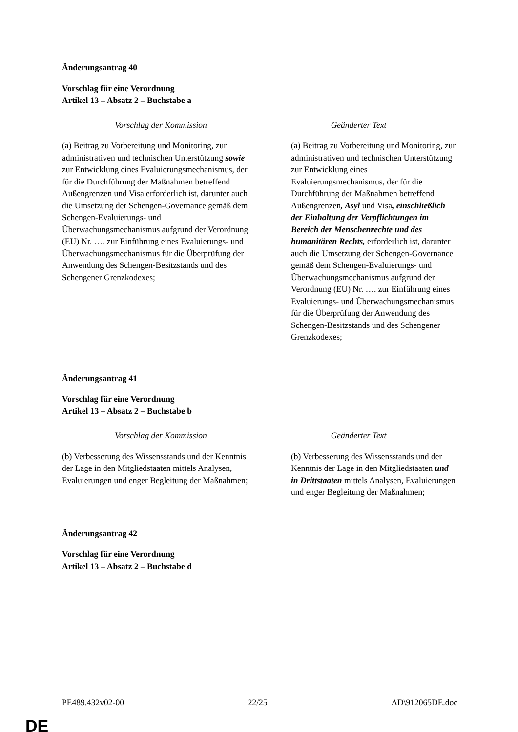Änderungsantrag 40
Vorschlag für eine Verordnung
Artikel 13 – Absatz 2 – Buchstabe a
| Vorschlag der Kommission | Geänderter Text |
| --- | --- |
| (a) Beitrag zu Vorbereitung und Monitoring, zur administrativen und technischen Unterstützung sowie zur Entwicklung eines Evaluierungsmechanismus, der für die Durchführung der Maßnahmen betreffend Außengrenzen und Visa erforderlich ist, darunter auch die Umsetzung der Schengen-Governance gemäß dem Schengen-Evaluierungs- und Überwachungsmechanismus aufgrund der Verordnung (EU) Nr. …. zur Einführung eines Evaluierungs- und Überwachungsmechanismus für die Überprüfung der Anwendung des Schengen-Besitzstands und des Schengener Grenzkodexes; | (a) Beitrag zu Vorbereitung und Monitoring, zur administrativen und technischen Unterstützung zur Entwicklung eines Evaluierungsmechanismus, der für die Durchführung der Maßnahmen betreffend Außengrenzen , Asyl und Visa , einschließlich der Einhaltung der Verpflichtungen im Bereich der Menschenrechte und des humanitären Rechts, erforderlich ist, darunter auch die Umsetzung der Schengen-Governance gemäß dem Schengen-Evaluierungs- und Überwachungsmechanismus aufgrund der Verordnung (EU) Nr. …. zur Einführung eines Evaluierungs- und Überwachungsmechanismus für die Überprüfung der Anwendung des Schengen-Besitzstands und des Schengener Grenzkodexes; |
Änderungsantrag 41
Vorschlag für eine Verordnung
Artikel 13 – Absatz 2 – Buchstabe b
| Vorschlag der Kommission | Geänderter Text |
| --- | --- |
| (b) Verbesserung des Wissensstands und der Kenntnis der Lage in den Mitgliedstaaten mittels Analysen, Evaluierungen und enger Begleitung der Maßnahmen; | (b) Verbesserung des Wissensstands und der Kenntnis der Lage in den Mitgliedstaaten und in Drittstaaten mittels Analysen, Evaluierungen und enger Begleitung der Maßnahmen; |
Änderungsantrag 42
Vorschlag für eine Verordnung
Artikel 13 – Absatz 2 – Buchstabe d
PE489.432v02-00 22/25 AD\912065DE.doc
DE